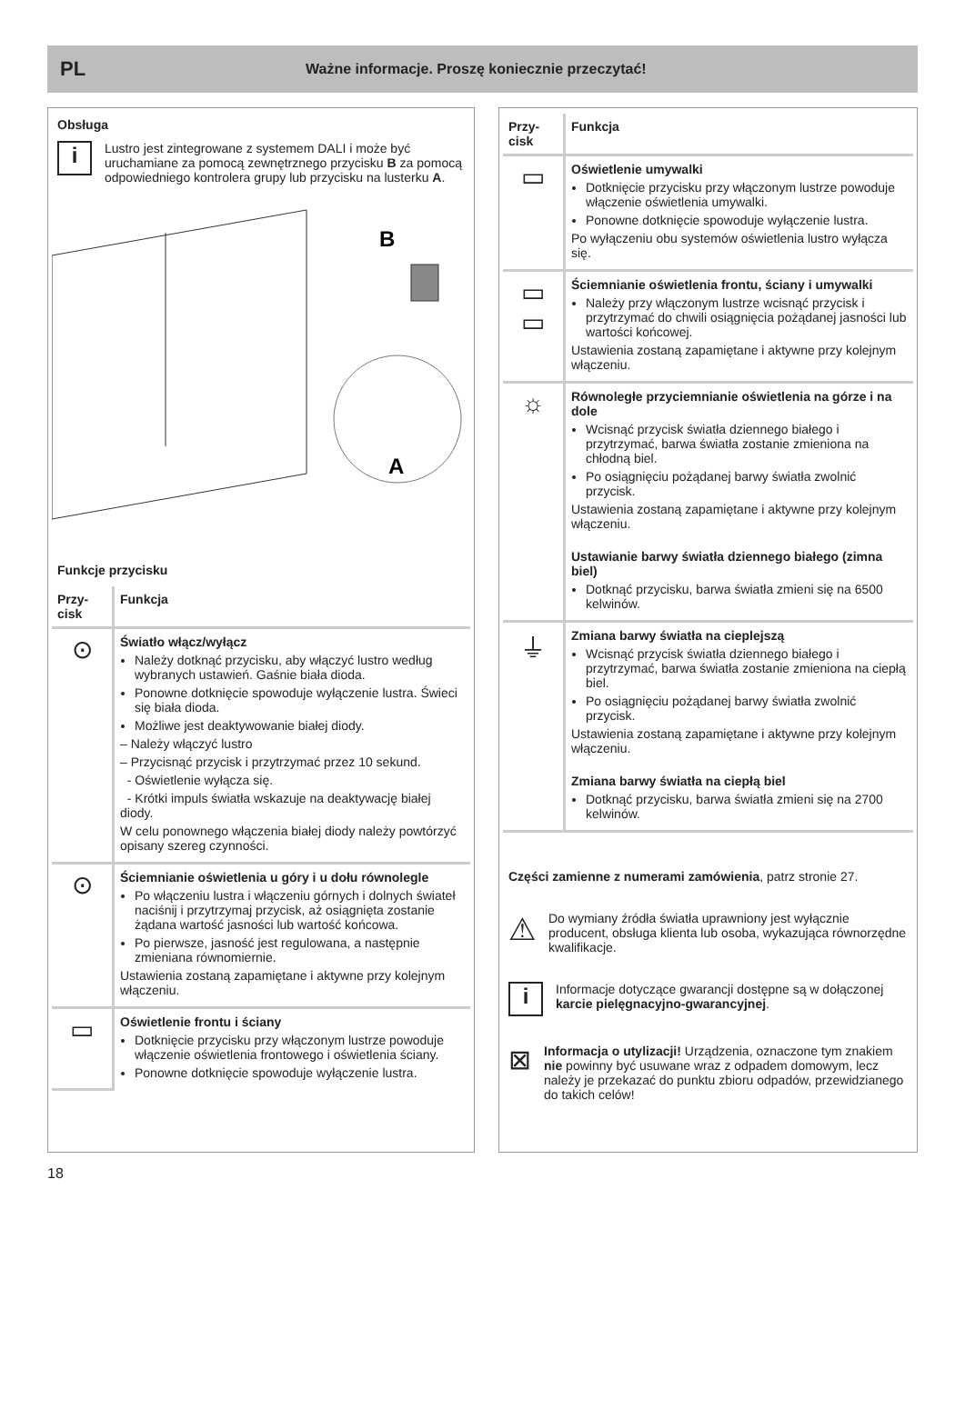PL
Ważne informacje. Proszę koniecznie przeczytać!
Obsługa
i
Lustro jest zintegrowane z systemem DALI i może być uruchamiane za pomocą zewnętrznego przycisku B za pomocą odpowiedniego kontrolera grupy lub przycisku na lusterku A.
B
A
Funkcje przycisku
| Przy- cisk | Funkcja |
| --- | --- |
| ⊙ | Światło włącz/wyłącz Należy dotknąć przycisku, aby włączyć lustro według wybranych ustawień. Gaśnie biała dioda. Ponowne dotknięcie spowoduje wyłączenie lustra. Świeci się biała dioda. Możliwe jest deaktywowanie białej diody. – Należy włączyć lustro – Przycisnąć przycisk i przytrzymać przez 10 sekund. - Oświetlenie wyłącza się. - Krótki impuls światła wskazuje na deaktywację białej diody. W celu ponownego włączenia białej diody należy powtórzyć opisany szereg czynności. |
| ⊙ | Ściemnianie oświetlenia u góry i u dołu równolegle Po włączeniu lustra i włączeniu górnych i dolnych świateł naciśnij i przytrzymaj przycisk, aż osiągnięta zostanie żądana wartość jasności lub wartość końcowa. Po pierwsze, jasność jest regulowana, a następnie zmieniana równomiernie. Ustawienia zostaną zapamiętane i aktywne przy kolejnym włączeniu. |
| ▭ | Oświetlenie frontu i ściany Dotknięcie przycisku przy włączonym lustrze powoduje włączenie oświetlenia frontowego i oświetlenia ściany. Ponowne dotknięcie spowoduje wyłączenie lustra. |
| Przy- cisk | Funkcja |
| --- | --- |
| ▭ | Oświetlenie umywalki Dotknięcie przycisku przy włączonym lustrze powoduje włączenie oświetlenia umywalki. Ponowne dotknięcie spowoduje wyłączenie lustra. Po wyłączeniu obu systemów oświetlenia lustro wyłącza się. |
| ▭ ▭ | Ściemnianie oświetlenia frontu, ściany i umywalki Należy przy włączonym lustrze wcisnąć przycisk i przytrzymać do chwili osiągnięcia pożądanej jasności lub wartości końcowej. Ustawienia zostaną zapamiętane i aktywne przy kolejnym włączeniu. |
| ☼ | Równoległe przyciemnianie oświetlenia na górze i na dole Wcisnąć przycisk światła dziennego białego i przytrzymać, barwa światła zostanie zmieniona na chłodną biel. Po osiągnięciu pożądanej barwy światła zwolnić przycisk. Ustawienia zostaną zapamiętane i aktywne przy kolejnym włączeniu. Ustawianie barwy światła dziennego białego (zimna biel) Dotknąć przycisku, barwa światła zmieni się na 6500 kelwinów. |
| ⏚ | Zmiana barwy światła na cieplejszą Wcisnąć przycisk światła dziennego białego i przytrzymać, barwa światła zostanie zmieniona na ciepłą biel. Po osiągnięciu pożądanej barwy światła zwolnić przycisk. Ustawienia zostaną zapamiętane i aktywne przy kolejnym włączeniu. Zmiana barwy światła na ciepłą biel Dotknąć przycisku, barwa światła zmieni się na 2700 kelwinów. |
Części zamienne z numerami zamówienia, patrz stronie 27.
⚠
Do wymiany źródła światła uprawniony jest wyłącznie producent, obsługa klienta lub osoba, wykazująca równorzędne kwalifikacje.
i
Informacje dotyczące gwarancji dostępne są w dołączonej karcie pielęgnacyjno-gwarancyjnej.
⊠
Informacja o utylizacji! Urządzenia, oznaczone tym znakiem nie powinny być usuwane wraz z odpadem domowym, lecz należy je przekazać do punktu zbioru odpadów, przewidzianego do takich celów!
18